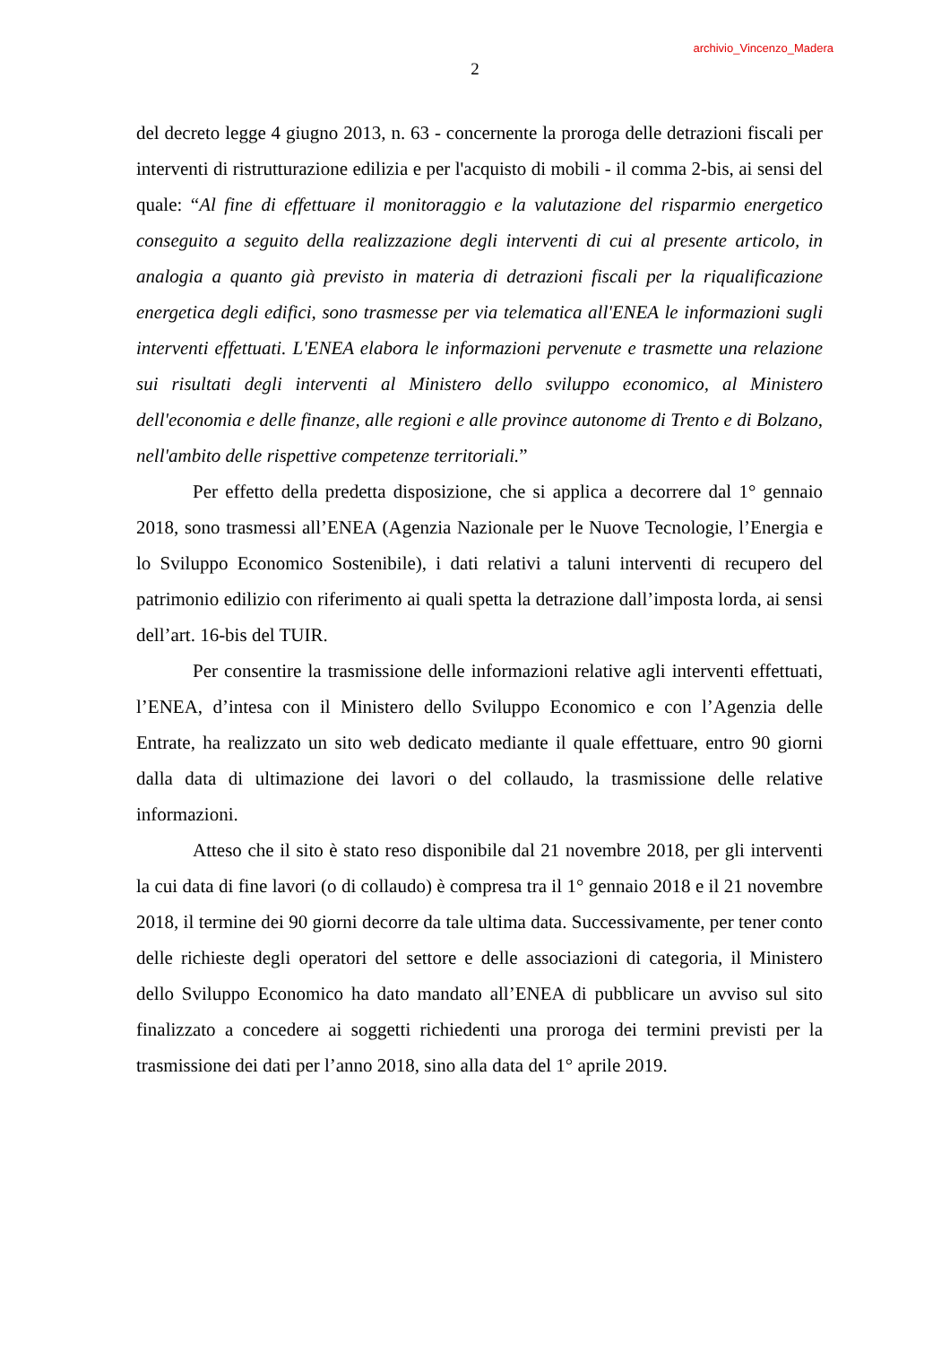archivio_Vincenzo_Madera
2
del decreto legge 4 giugno 2013, n. 63 - concernente la proroga delle detrazioni fiscali per interventi di ristrutturazione edilizia e per l'acquisto di mobili - il comma 2-bis, ai sensi del quale: “Al fine di effettuare il monitoraggio e la valutazione del risparmio energetico conseguito a seguito della realizzazione degli interventi di cui al presente articolo, in analogia a quanto già previsto in materia di detrazioni fiscali per la riqualificazione energetica degli edifici, sono trasmesse per via telematica all'ENEA le informazioni sugli interventi effettuati. L'ENEA elabora le informazioni pervenute e trasmette una relazione sui risultati degli interventi al Ministero dello sviluppo economico, al Ministero dell'economia e delle finanze, alle regioni e alle province autonome di Trento e di Bolzano, nell'ambito delle rispettive competenze territoriali.”
Per effetto della predetta disposizione, che si applica a decorrere dal 1° gennaio 2018, sono trasmessi all’ENEA (Agenzia Nazionale per le Nuove Tecnologie, l’Energia e lo Sviluppo Economico Sostenibile), i dati relativi a taluni interventi di recupero del patrimonio edilizio con riferimento ai quali spetta la detrazione dall’imposta lorda, ai sensi dell’art. 16-bis del TUIR.
Per consentire la trasmissione delle informazioni relative agli interventi effettuati, l’ENEA, d’intesa con il Ministero dello Sviluppo Economico e con l’Agenzia delle Entrate, ha realizzato un sito web dedicato mediante il quale effettuare, entro 90 giorni dalla data di ultimazione dei lavori o del collaudo, la trasmissione delle relative informazioni.
Atteso che il sito è stato reso disponibile dal 21 novembre 2018, per gli interventi la cui data di fine lavori (o di collaudo) è compresa tra il 1° gennaio 2018 e il 21 novembre 2018, il termine dei 90 giorni decorre da tale ultima data. Successivamente, per tener conto delle richieste degli operatori del settore e delle associazioni di categoria, il Ministero dello Sviluppo Economico ha dato mandato all’ENEA di pubblicare un avviso sul sito finalizzato a concedere ai soggetti richiedenti una proroga dei termini previsti per la trasmissione dei dati per l’anno 2018, sino alla data del 1° aprile 2019.